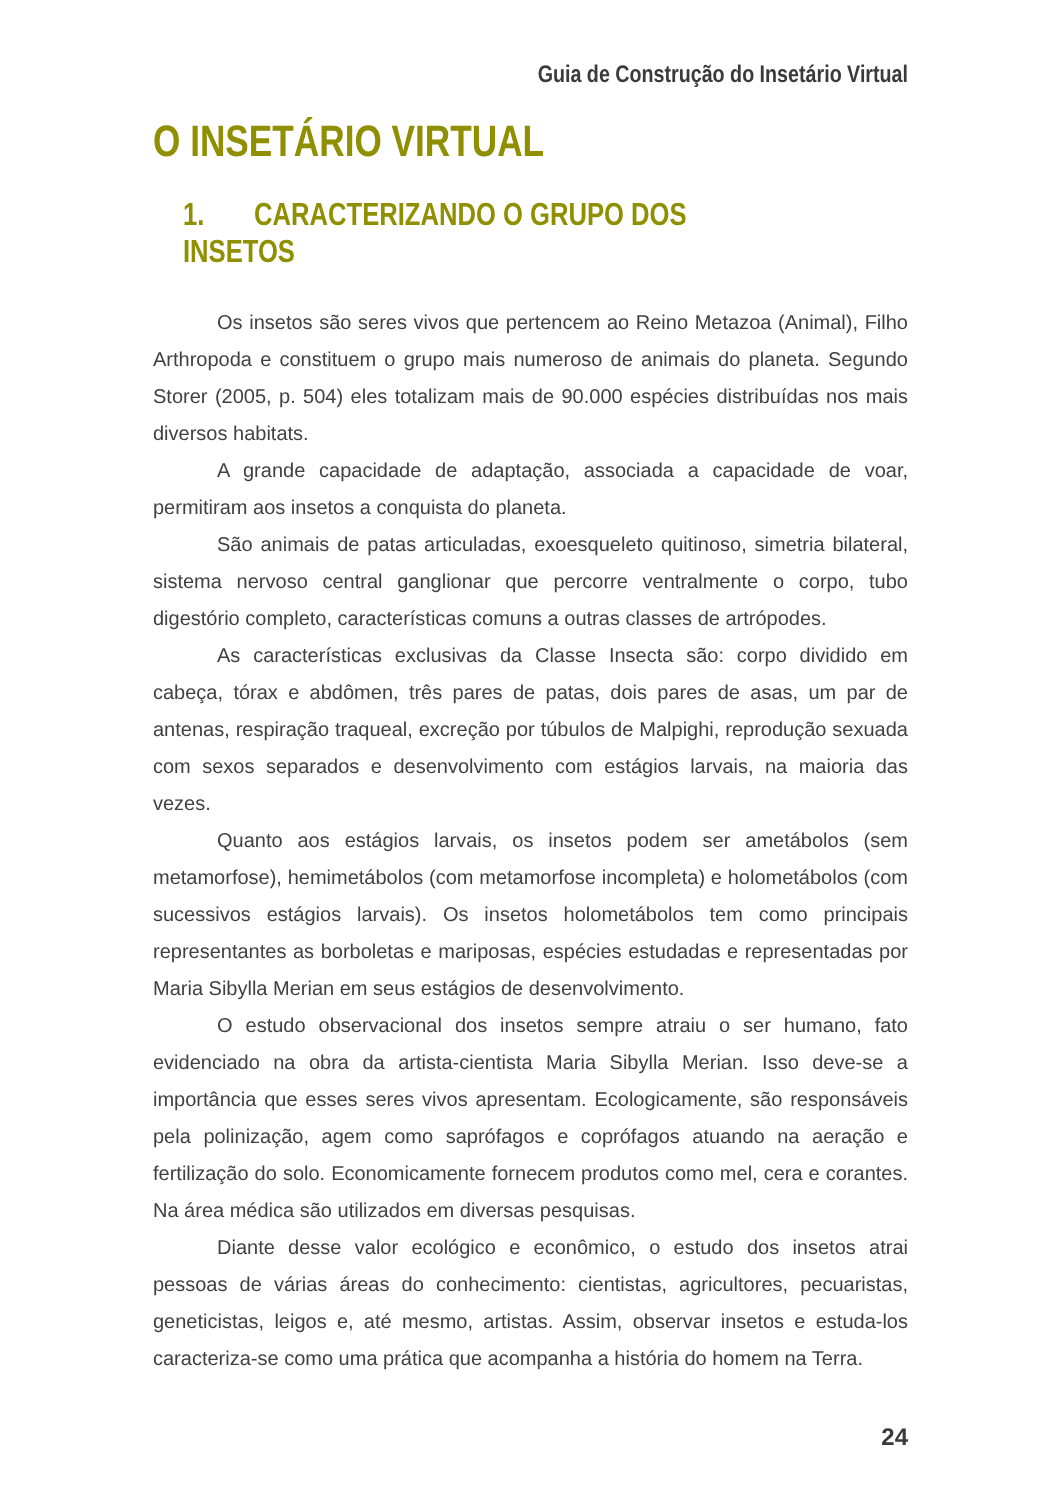Guia de Construção do Insetário Virtual
O INSETÁRIO VIRTUAL
1. CARACTERIZANDO O GRUPO DOS INSETOS
Os insetos são seres vivos que pertencem ao Reino Metazoa (Animal), Filho Arthropoda e constituem o grupo mais numeroso de animais do planeta. Segundo Storer (2005, p. 504) eles totalizam mais de 90.000 espécies distribuídas nos mais diversos habitats.
A grande capacidade de adaptação, associada a capacidade de voar, permitiram aos insetos a conquista do planeta.
São animais de patas articuladas, exoesqueleto quitinoso, simetria bilateral, sistema nervoso central ganglionar que percorre ventralmente o corpo, tubo digestório completo, características comuns a outras classes de artrópodes.
As características exclusivas da Classe Insecta são: corpo dividido em cabeça, tórax e abdômen, três pares de patas, dois pares de asas, um par de antenas, respiração traqueal, excreção por túbulos de Malpighi, reprodução sexuada com sexos separados e desenvolvimento com estágios larvais, na maioria das vezes.
Quanto aos estágios larvais, os insetos podem ser ametábolos (sem metamorfose), hemimetábolos (com metamorfose incompleta) e holometábolos (com sucessivos estágios larvais). Os insetos holometábolos tem como principais representantes as borboletas e mariposas, espécies estudadas e representadas por Maria Sibylla Merian em seus estágios de desenvolvimento.
O estudo observacional dos insetos sempre atraiu o ser humano, fato evidenciado na obra da artista-cientista Maria Sibylla Merian. Isso deve-se a importância que esses seres vivos apresentam. Ecologicamente, são responsáveis pela polinização, agem como saprófagos e coprófagos atuando na aeração e fertilização do solo. Economicamente fornecem produtos como mel, cera e corantes. Na área médica são utilizados em diversas pesquisas.
Diante desse valor ecológico e econômico, o estudo dos insetos atrai pessoas de várias áreas do conhecimento: cientistas, agricultores, pecuaristas, geneticistas, leigos e, até mesmo, artistas. Assim, observar insetos e estuda-los caracteriza-se como uma prática que acompanha a história do homem na Terra.
24